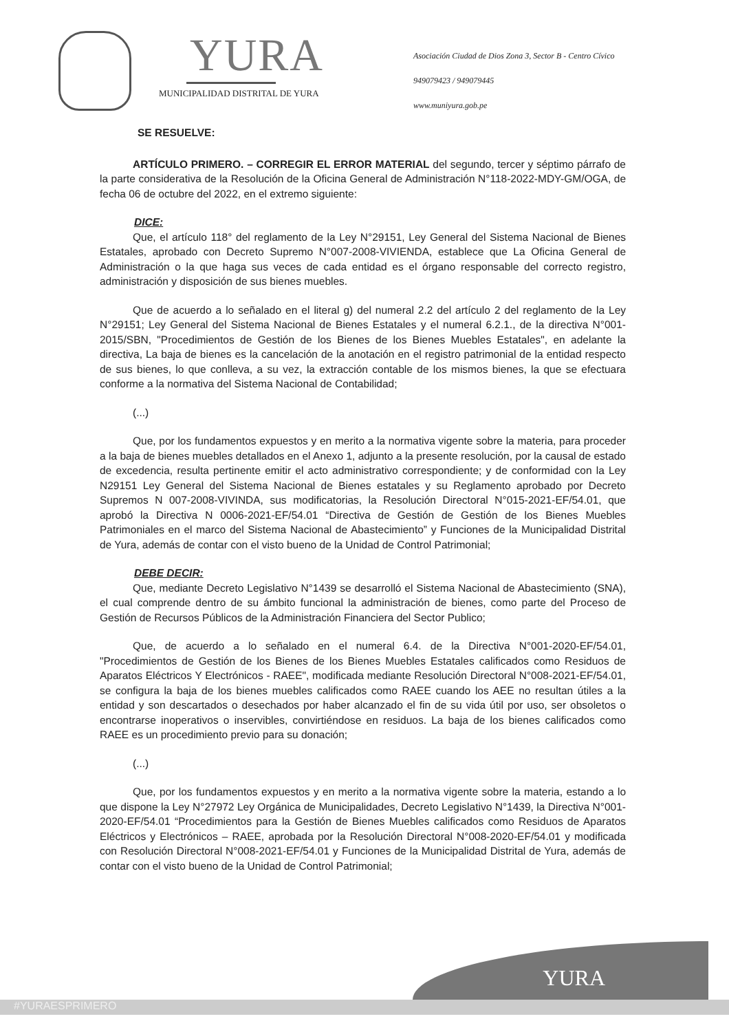YURA
MUNICIPALIDAD DISTRITAL DE YURA
Asociación Ciudad de Dios Zona 3, Sector B - Centro Cívico
949079423 / 949079445
www.muniyura.gob.pe
SE RESUELVE:
ARTÍCULO PRIMERO. – CORREGIR EL ERROR MATERIAL del segundo, tercer y séptimo párrafo de la parte considerativa de la Resolución de la Oficina General de Administración N°118-2022-MDY-GM/OGA, de fecha 06 de octubre del 2022, en el extremo siguiente:
DICE:
Que, el artículo 118° del reglamento de la Ley N°29151, Ley General del Sistema Nacional de Bienes Estatales, aprobado con Decreto Supremo N°007-2008-VIVIENDA, establece que La Oficina General de Administración o la que haga sus veces de cada entidad es el órgano responsable del correcto registro, administración y disposición de sus bienes muebles.
Que de acuerdo a lo señalado en el literal g) del numeral 2.2 del artículo 2 del reglamento de la Ley N°29151; Ley General del Sistema Nacional de Bienes Estatales y el numeral 6.2.1., de la directiva N°001-2015/SBN, "Procedimientos de Gestión de los Bienes de los Bienes Muebles Estatales", en adelante la directiva, La baja de bienes es la cancelación de la anotación en el registro patrimonial de la entidad respecto de sus bienes, lo que conlleva, a su vez, la extracción contable de los mismos bienes, la que se efectuara conforme a la normativa del Sistema Nacional de Contabilidad;
(...)
Que, por los fundamentos expuestos y en merito a la normativa vigente sobre la materia, para proceder a la baja de bienes muebles detallados en el Anexo 1, adjunto a la presente resolución, por la causal de estado de excedencia, resulta pertinente emitir el acto administrativo correspondiente; y de conformidad con la Ley N29151 Ley General del Sistema Nacional de Bienes estatales y su Reglamento aprobado por Decreto Supremos N 007-2008-VIVINDA, sus modificatorias, la Resolución Directoral N°015-2021-EF/54.01, que aprobó la Directiva N 0006-2021-EF/54.01 “Directiva de Gestión de Gestión de los Bienes Muebles Patrimoniales en el marco del Sistema Nacional de Abastecimiento” y Funciones de la Municipalidad Distrital de Yura, además de contar con el visto bueno de la Unidad de Control Patrimonial;
DEBE DECIR:
Que, mediante Decreto Legislativo N°1439 se desarrolló el Sistema Nacional de Abastecimiento (SNA), el cual comprende dentro de su ámbito funcional la administración de bienes, como parte del Proceso de Gestión de Recursos Públicos de la Administración Financiera del Sector Publico;
Que, de acuerdo a lo señalado en el numeral 6.4. de la Directiva N°001-2020-EF/54.01, "Procedimientos de Gestión de los Bienes de los Bienes Muebles Estatales calificados como Residuos de Aparatos Eléctricos Y Electrónicos - RAEE", modificada mediante Resolución Directoral N°008-2021-EF/54.01, se configura la baja de los bienes muebles calificados como RAEE cuando los AEE no resultan útiles a la entidad y son descartados o desechados por haber alcanzado el fin de su vida útil por uso, ser obsoletos o encontrarse inoperativos o inservibles, convirtiéndose en residuos. La baja de los bienes calificados como RAEE es un procedimiento previo para su donación;
(...)
Que, por los fundamentos expuestos y en merito a la normativa vigente sobre la materia, estando a lo que dispone la Ley N°27972 Ley Orgánica de Municipalidades, Decreto Legislativo N°1439, la Directiva N°001-2020-EF/54.01 “Procedimientos para la Gestión de Bienes Muebles calificados como Residuos de Aparatos Eléctricos y Electrónicos – RAEE, aprobada por la Resolución Directoral N°008-2020-EF/54.01 y modificada con Resolución Directoral N°008-2021-EF/54.01 y Funciones de la Municipalidad Distrital de Yura, además de contar con el visto bueno de la Unidad de Control Patrimonial;
YURA
#YURAESPRIMERO